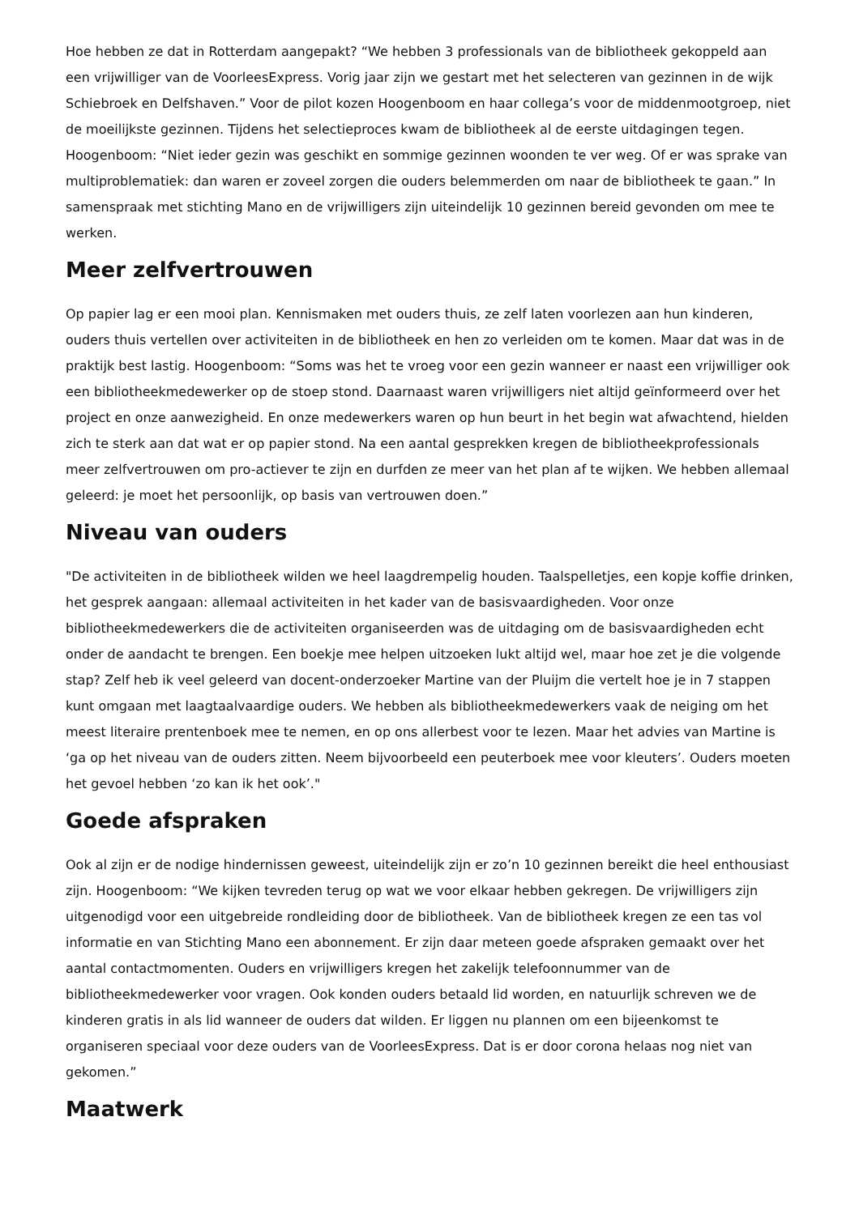Hoe hebben ze dat in Rotterdam aangepakt? “We hebben 3 professionals van de bibliotheek gekoppeld aan een vrijwilliger van de VoorleesExpress. Vorig jaar zijn we gestart met het selecteren van gezinnen in de wijk Schiebroek en Delfshaven.” Voor de pilot kozen Hoogenboom en haar collega’s voor de middenmootgroep, niet de moeilijkste gezinnen. Tijdens het selectieproces kwam de bibliotheek al de eerste uitdagingen tegen. Hoogenboom: “Niet ieder gezin was geschikt en sommige gezinnen woonden te ver weg. Of er was sprake van multiproblematiek: dan waren er zoveel zorgen die ouders belemmerden om naar de bibliotheek te gaan.” In samenspraak met stichting Mano en de vrijwilligers zijn uiteindelijk 10 gezinnen bereid gevonden om mee te werken.
Meer zelfvertrouwen
Op papier lag er een mooi plan. Kennismaken met ouders thuis, ze zelf laten voorlezen aan hun kinderen, ouders thuis vertellen over activiteiten in de bibliotheek en hen zo verleiden om te komen. Maar dat was in de praktijk best lastig. Hoogenboom: “Soms was het te vroeg voor een gezin wanneer er naast een vrijwilliger ook een bibliotheekmedewerker op de stoep stond. Daarnaast waren vrijwilligers niet altijd geïnformeerd over het project en onze aanwezigheid. En onze medewerkers waren op hun beurt in het begin wat afwachtend, hielden zich te sterk aan dat wat er op papier stond. Na een aantal gesprekken kregen de bibliotheekprofessionals meer zelfvertrouwen om pro-actiever te zijn en durfden ze meer van het plan af te wijken. We hebben allemaal geleerd: je moet het persoonlijk, op basis van vertrouwen doen.”
Niveau van ouders
"De activiteiten in de bibliotheek wilden we heel laagdrempelig houden. Taalspelletjes, een kopje koffie drinken, het gesprek aangaan: allemaal activiteiten in het kader van de basisvaardigheden. Voor onze bibliotheekmedewerkers die de activiteiten organiseerden was de uitdaging om de basisvaardigheden echt onder de aandacht te brengen. Een boekje mee helpen uitzoeken lukt altijd wel, maar hoe zet je die volgende stap? Zelf heb ik veel geleerd van docent-onderzoeker Martine van der Pluijm die vertelt hoe je in 7 stappen kunt omgaan met laagtaalvaardige ouders. We hebben als bibliotheekmedewerkers vaak de neiging om het meest literaire prentenboek mee te nemen, en op ons allerbest voor te lezen. Maar het advies van Martine is ‘ga op het niveau van de ouders zitten. Neem bijvoorbeeld een peuterboek mee voor kleuters’. Ouders moeten het gevoel hebben ‘zo kan ik het ook’."
Goede afspraken
Ook al zijn er de nodige hindernissen geweest, uiteindelijk zijn er zo’n 10 gezinnen bereikt die heel enthousiast zijn. Hoogenboom: “We kijken tevreden terug op wat we voor elkaar hebben gekregen. De vrijwilligers zijn uitgenodigd voor een uitgebreide rondleiding door de bibliotheek. Van de bibliotheek kregen ze een tas vol informatie en van Stichting Mano een abonnement. Er zijn daar meteen goede afspraken gemaakt over het aantal contactmomenten. Ouders en vrijwilligers kregen het zakelijk telefoonnummer van de bibliotheekmedewerker voor vragen. Ook konden ouders betaald lid worden, en natuurlijk schreven we de kinderen gratis in als lid wanneer de ouders dat wilden. Er liggen nu plannen om een bijeenkomst te organiseren speciaal voor deze ouders van de VoorleesExpress. Dat is er door corona helaas nog niet van gekomen.”
Maatwerk